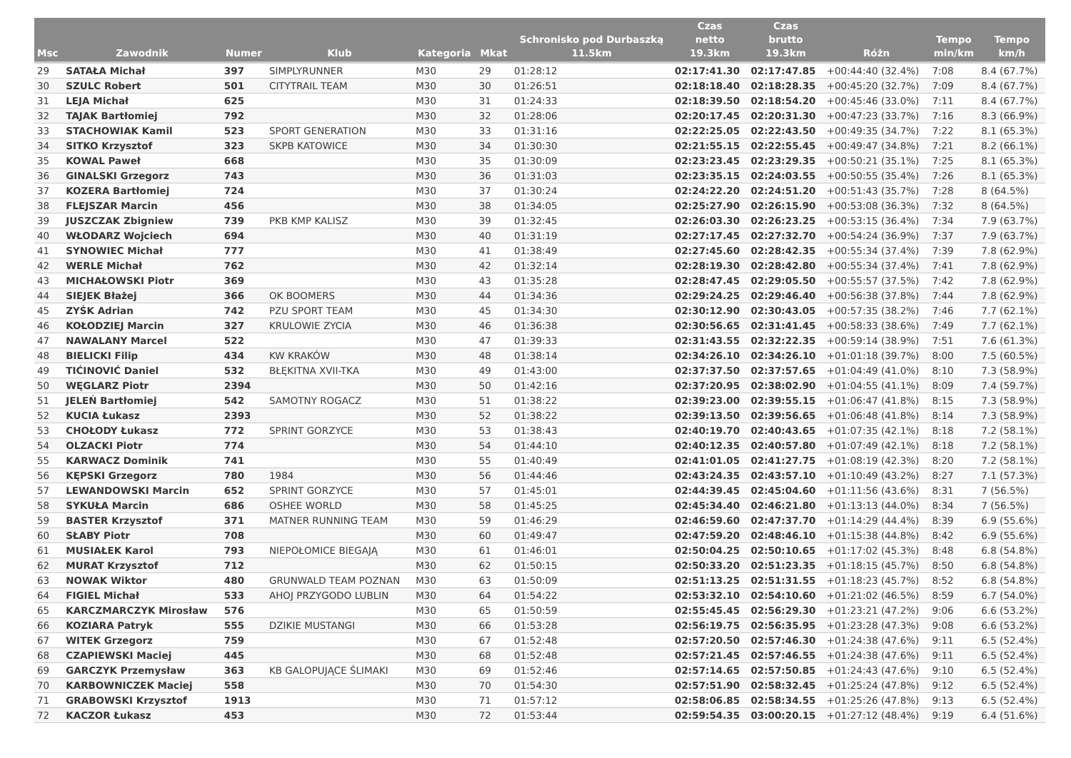| Msc | Zawodnik | Numer | Klub | Kategoria | Mkat | Schronisko pod Durbaszką 11.5km | Czas netto 19.3km | Czas brutto 19.3km | Różn | Tempo min/km | Tempo km/h |
| --- | --- | --- | --- | --- | --- | --- | --- | --- | --- | --- | --- |
| 29 | SATAŁA Michał | 397 | SIMPLYRUNNER | M30 | 29 | 01:28:12 | 02:17:41.30 | 02:17:47.85 | +00:44:40 (32.4%) | 7:08 | 8.4 (67.7%) |
| 30 | SZULC Robert | 501 | CITYTRAIL TEAM | M30 | 30 | 01:26:51 | 02:18:18.40 | 02:18:28.35 | +00:45:20 (32.7%) | 7:09 | 8.4 (67.7%) |
| 31 | LEJA Michał | 625 | | M30 | 31 | 01:24:33 | 02:18:39.50 | 02:18:54.20 | +00:45:46 (33.0%) | 7:11 | 8.4 (67.7%) |
| 32 | TAJAK Bartłomiej | 792 | | M30 | 32 | 01:28:06 | 02:20:17.45 | 02:20:31.30 | +00:47:23 (33.7%) | 7:16 | 8.3 (66.9%) |
| 33 | STACHOWIAK Kamil | 523 | SPORT GENERATION | M30 | 33 | 01:31:16 | 02:22:25.05 | 02:22:43.50 | +00:49:35 (34.7%) | 7:22 | 8.1 (65.3%) |
| 34 | SITKO Krzysztof | 323 | SKPB KATOWICE | M30 | 34 | 01:30:30 | 02:21:55.15 | 02:22:55.45 | +00:49:47 (34.8%) | 7:21 | 8.2 (66.1%) |
| 35 | KOWAL Paweł | 668 | | M30 | 35 | 01:30:09 | 02:23:23.45 | 02:23:29.35 | +00:50:21 (35.1%) | 7:25 | 8.1 (65.3%) |
| 36 | GINALSKI Grzegorz | 743 | | M30 | 36 | 01:31:03 | 02:23:35.15 | 02:24:03.55 | +00:50:55 (35.4%) | 7:26 | 8.1 (65.3%) |
| 37 | KOZERA Bartłomiej | 724 | | M30 | 37 | 01:30:24 | 02:24:22.20 | 02:24:51.20 | +00:51:43 (35.7%) | 7:28 | 8 (64.5%) |
| 38 | FLEJSZAR Marcin | 456 | | M30 | 38 | 01:34:05 | 02:25:27.90 | 02:26:15.90 | +00:53:08 (36.3%) | 7:32 | 8 (64.5%) |
| 39 | JUSZCZAK Zbigniew | 739 | PKB KMP KALISZ | M30 | 39 | 01:32:45 | 02:26:03.30 | 02:26:23.25 | +00:53:15 (36.4%) | 7:34 | 7.9 (63.7%) |
| 40 | WŁODARZ Wojciech | 694 | | M30 | 40 | 01:31:19 | 02:27:17.45 | 02:27:32.70 | +00:54:24 (36.9%) | 7:37 | 7.9 (63.7%) |
| 41 | SYNOWIEC Michał | 777 | | M30 | 41 | 01:38:49 | 02:27:45.60 | 02:28:42.35 | +00:55:34 (37.4%) | 7:39 | 7.8 (62.9%) |
| 42 | WERLE Michał | 762 | | M30 | 42 | 01:32:14 | 02:28:19.30 | 02:28:42.80 | +00:55:34 (37.4%) | 7:41 | 7.8 (62.9%) |
| 43 | MICHAŁOWSKI Piotr | 369 | | M30 | 43 | 01:35:28 | 02:28:47.45 | 02:29:05.50 | +00:55:57 (37.5%) | 7:42 | 7.8 (62.9%) |
| 44 | SIEJEK Błażej | 366 | OK BOOMERS | M30 | 44 | 01:34:36 | 02:29:24.25 | 02:29:46.40 | +00:56:38 (37.8%) | 7:44 | 7.8 (62.9%) |
| 45 | ZYŚK Adrian | 742 | PZU SPORT TEAM | M30 | 45 | 01:34:30 | 02:30:12.90 | 02:30:43.05 | +00:57:35 (38.2%) | 7:46 | 7.7 (62.1%) |
| 46 | KOŁODZIEJ Marcin | 327 | KRULOWIE ZYCIA | M30 | 46 | 01:36:38 | 02:30:56.65 | 02:31:41.45 | +00:58:33 (38.6%) | 7:49 | 7.7 (62.1%) |
| 47 | NAWALANY Marcel | 522 | | M30 | 47 | 01:39:33 | 02:31:43.55 | 02:32:22.35 | +00:59:14 (38.9%) | 7:51 | 7.6 (61.3%) |
| 48 | BIELICKI Filip | 434 | KW KRAKÓW | M30 | 48 | 01:38:14 | 02:34:26.10 | 02:34:26.10 | +01:01:18 (39.7%) | 8:00 | 7.5 (60.5%) |
| 49 | TIĆINOVIĆ Daniel | 532 | BŁĘKITNA XVII-TKA | M30 | 49 | 01:43:00 | 02:37:37.50 | 02:37:57.65 | +01:04:49 (41.0%) | 8:10 | 7.3 (58.9%) |
| 50 | WĘGLARZ Piotr | 2394 | | M30 | 50 | 01:42:16 | 02:37:20.95 | 02:38:02.90 | +01:04:55 (41.1%) | 8:09 | 7.4 (59.7%) |
| 51 | JELEŃ Bartłomiej | 542 | SAMOTNY ROGACZ | M30 | 51 | 01:38:22 | 02:39:23.00 | 02:39:55.15 | +01:06:47 (41.8%) | 8:15 | 7.3 (58.9%) |
| 52 | KUCIA Łukasz | 2393 | | M30 | 52 | 01:38:22 | 02:39:13.50 | 02:39:56.65 | +01:06:48 (41.8%) | 8:14 | 7.3 (58.9%) |
| 53 | CHOŁODY Łukasz | 772 | SPRINT GORZYCE | M30 | 53 | 01:38:43 | 02:40:19.70 | 02:40:43.65 | +01:07:35 (42.1%) | 8:18 | 7.2 (58.1%) |
| 54 | OLZACKI Piotr | 774 | | M30 | 54 | 01:44:10 | 02:40:12.35 | 02:40:57.80 | +01:07:49 (42.1%) | 8:18 | 7.2 (58.1%) |
| 55 | KARWACZ Dominik | 741 | | M30 | 55 | 01:40:49 | 02:41:01.05 | 02:41:27.75 | +01:08:19 (42.3%) | 8:20 | 7.2 (58.1%) |
| 56 | KĘPSKI Grzegorz | 780 | 1984 | M30 | 56 | 01:44:46 | 02:43:24.35 | 02:43:57.10 | +01:10:49 (43.2%) | 8:27 | 7.1 (57.3%) |
| 57 | LEWANDOWSKI Marcin | 652 | SPRINT GORZYCE | M30 | 57 | 01:45:01 | 02:44:39.45 | 02:45:04.60 | +01:11:56 (43.6%) | 8:31 | 7 (56.5%) |
| 58 | SYKUŁA Marcin | 686 | OSHEE WORLD | M30 | 58 | 01:45:25 | 02:45:34.40 | 02:46:21.80 | +01:13:13 (44.0%) | 8:34 | 7 (56.5%) |
| 59 | BASTER Krzysztof | 371 | MATNER RUNNING TEAM | M30 | 59 | 01:46:29 | 02:46:59.60 | 02:47:37.70 | +01:14:29 (44.4%) | 8:39 | 6.9 (55.6%) |
| 60 | SŁABY Piotr | 708 | | M30 | 60 | 01:49:47 | 02:47:59.20 | 02:48:46.10 | +01:15:38 (44.8%) | 8:42 | 6.9 (55.6%) |
| 61 | MUSIAŁEK Karol | 793 | NIEPOŁOMICE BIEGAJĄ | M30 | 61 | 01:46:01 | 02:50:04.25 | 02:50:10.65 | +01:17:02 (45.3%) | 8:48 | 6.8 (54.8%) |
| 62 | MURAT Krzysztof | 712 | | M30 | 62 | 01:50:15 | 02:50:33.20 | 02:51:23.35 | +01:18:15 (45.7%) | 8:50 | 6.8 (54.8%) |
| 63 | NOWAK Wiktor | 480 | GRUNWALD TEAM POZNAN | M30 | 63 | 01:50:09 | 02:51:13.25 | 02:51:31.55 | +01:18:23 (45.7%) | 8:52 | 6.8 (54.8%) |
| 64 | FIGIEL Michał | 533 | AHOJ PRZYGODO LUBLIN | M30 | 64 | 01:54:22 | 02:53:32.10 | 02:54:10.60 | +01:21:02 (46.5%) | 8:59 | 6.7 (54.0%) |
| 65 | KARCZMARCZYK Mirosław | 576 | | M30 | 65 | 01:50:59 | 02:55:45.45 | 02:56:29.30 | +01:23:21 (47.2%) | 9:06 | 6.6 (53.2%) |
| 66 | KOZIARA Patryk | 555 | DZIKIE MUSTANGI | M30 | 66 | 01:53:28 | 02:56:19.75 | 02:56:35.95 | +01:23:28 (47.3%) | 9:08 | 6.6 (53.2%) |
| 67 | WITEK Grzegorz | 759 | | M30 | 67 | 01:52:48 | 02:57:20.50 | 02:57:46.30 | +01:24:38 (47.6%) | 9:11 | 6.5 (52.4%) |
| 68 | CZAPIEWSKI Maciej | 445 | | M30 | 68 | 01:52:48 | 02:57:21.45 | 02:57:46.55 | +01:24:38 (47.6%) | 9:11 | 6.5 (52.4%) |
| 69 | GARCZYK Przemysław | 363 | KB GALOPUJĄCE ŚLIMAKI | M30 | 69 | 01:52:46 | 02:57:14.65 | 02:57:50.85 | +01:24:43 (47.6%) | 9:10 | 6.5 (52.4%) |
| 70 | KARBOWNICZEK Maciej | 558 | | M30 | 70 | 01:54:30 | 02:57:51.90 | 02:58:32.45 | +01:25:24 (47.8%) | 9:12 | 6.5 (52.4%) |
| 71 | GRABOWSKI Krzysztof | 1913 | | M30 | 71 | 01:57:12 | 02:58:06.85 | 02:58:34.55 | +01:25:26 (47.8%) | 9:13 | 6.5 (52.4%) |
| 72 | KACZOR Łukasz | 453 | | M30 | 72 | 01:53:44 | 02:59:54.35 | 03:00:20.15 | +01:27:12 (48.4%) | 9:19 | 6.4 (51.6%) |